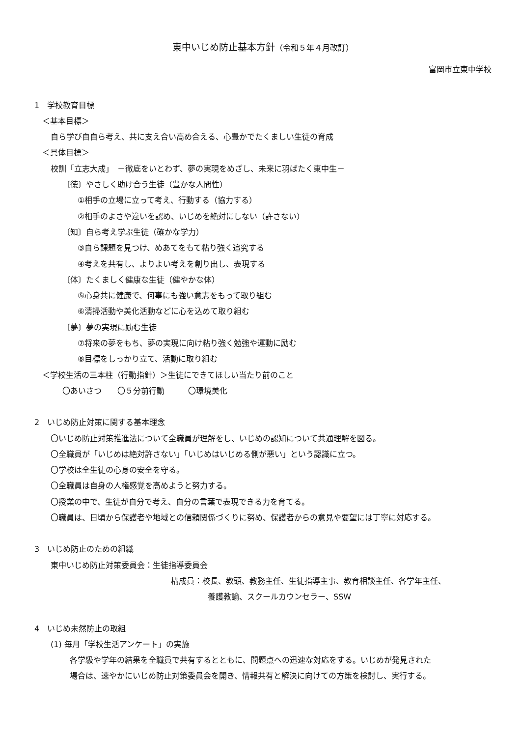東中いじめ防止基本方針（令和５年４月改訂）
富岡市立東中学校
1　学校教育目標
＜基本目標＞
自ら学び自自ら考え、共に支え合い高め合える、心豊かでたくましい生徒の育成
＜具体目標＞
校訓「立志大成」　－徹底をいとわず、夢の実現をめざし、未来に羽ばたく東中生－
〔徳〕やさしく助け合う生徒（豊かな人間性）
①相手の立場に立って考え、行動する（協力する）
②相手のよさや違いを認め、いじめを絶対にしない（許さない）
〔知〕自ら考え学ぶ生徒（確かな学力）
③自ら課題を見つけ、めあてをもて粘り強く追究する
④考えを共有し、よりよい考えを創り出し、表現する
〔体〕たくましく健康な生徒（健やかな体）
⑤心身共に健康で、何事にも強い意志をもって取り組む
⑥清掃活動や美化活動などに心を込めて取り組む
〔夢〕夢の実現に励む生徒
⑦将来の夢をもち、夢の実現に向け粘り強く勉強や運動に励む
⑧目標をしっかり立て、活動に取り組む
＜学校生活の三本柱（行動指針）＞生徒にできてほしい当たり前のこと
〇あいさつ　　〇５分前行動　　　〇環境美化
2　いじめ防止対策に関する基本理念
〇いじめ防止対策推進法について全職員が理解をし、いじめの認知について共通理解を図る。
〇全職員が「いじめは絶対許さない」「いじめはいじめる側が悪い」という認識に立つ。
〇学校は全生徒の心身の安全を守る。
〇全職員は自身の人権感覚を高めようと努力する。
〇授業の中で、生徒が自分で考え、自分の言葉で表現できる力を育てる。
〇職員は、日頃から保護者や地域との信頼関係づくりに努め、保護者からの意見や要望には丁寧に対応する。
3　いじめ防止のための組織
東中いじめ防止対策委員会：生徒指導委員会
構成員：校長、教頭、教務主任、生徒指導主事、教育相談主任、各学年主任、
養護教諭、スクールカウンセラー、SSW
4　いじめ未然防止の取組
(1) 毎月「学校生活アンケート」の実施
各学級や学年の結果を全職員で共有するとともに、問題点への迅速な対応をする。いじめが発見された
場合は、速やかにいじめ防止対策委員会を開き、情報共有と解決に向けての方策を検討し、実行する。